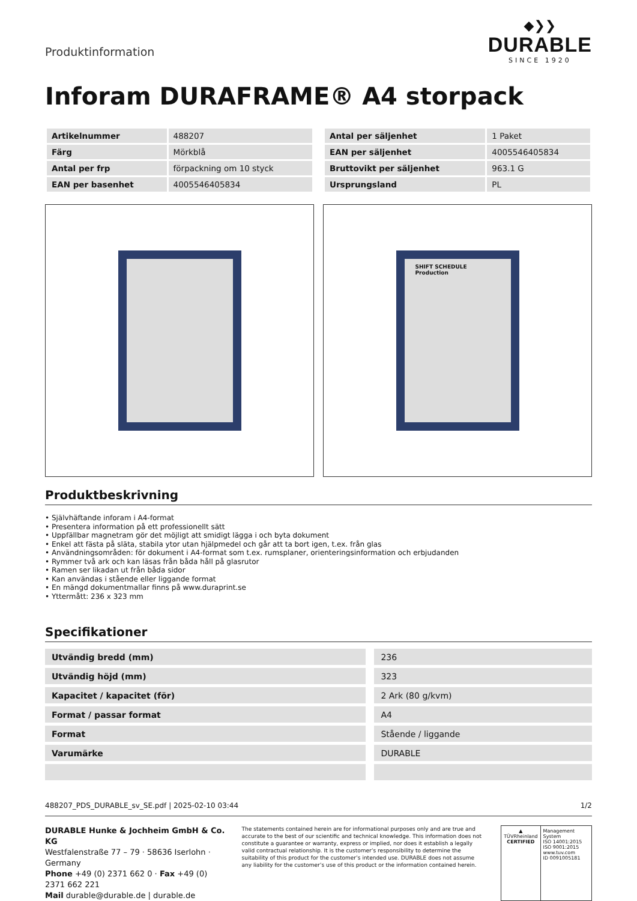Produktinformation
◆❯❯
DURABLE
SINCE 1920
Inforam DURAFRAME® A4 storpack
| Artikelnummer | 488207 |
| Färg | Mörkblå |
| Antal per frp | förpackning om 10 styck |
| EAN per basenhet | 4005546405834 |
| Antal per säljenhet | 1 Paket |
| EAN per säljenhet | 4005546405834 |
| Bruttovikt per säljenhet | 963.1 G |
| Ursprungsland | PL |
SHIFT SCHEDULE
Production
Produktbeskrivning
• Självhäftande inforam i A4-format
• Presentera information på ett professionellt sätt
• Uppfällbar magnetram gör det möjligt att smidigt lägga i och byta dokument
• Enkel att fästa på släta, stabila ytor utan hjälpmedel och går att ta bort igen, t.ex. från glas
• Användningsområden: för dokument i A4-format som t.ex. rumsplaner, orienteringsinformation och erbjudanden
• Rymmer två ark och kan läsas från båda håll på glasrutor
• Ramen ser likadan ut från båda sidor
• Kan användas i stående eller liggande format
• En mängd dokumentmallar finns på www.duraprint.se
• Yttermått: 236 x 323 mm
Specifikationer
| Utvändig bredd (mm) | | 236 |
| Utvändig höjd (mm) | | 323 |
| Kapacitet / kapacitet (för) | | 2 Ark (80 g/kvm) |
| Format / passar format | | A4 |
| Format | | Stående / liggande |
| Varumärke | | DURABLE |
488207_PDS_DURABLE_sv_SE.pdf | 2025-02-10 03:44 1/2
DURABLE Hunke & Jochheim GmbH & Co. KG
Westfalenstraße 77 – 79 · 58636 Iserlohn · Germany
Phone +49 (0) 2371 662 0 · Fax +49 (0) 2371 662 221
Mail durable@durable.de | durable.de
The statements contained herein are for informational purposes only and are true and accurate to the best of our scientific and technical knowledge. This information does not constitute a guarantee or warranty, express or implied, nor does it establish a legally valid contractual relationship. It is the customer’s responsibility to determine the suitability of this product for the customer’s intended use. DURABLE does not assume any liability for the customer’s use of this product or the information contained herein.
▲
TÜVRheinland
CERTIFIED
Management System
ISO 14001:2015
ISO 9001:2015
www.tuv.com
ID 0091005181